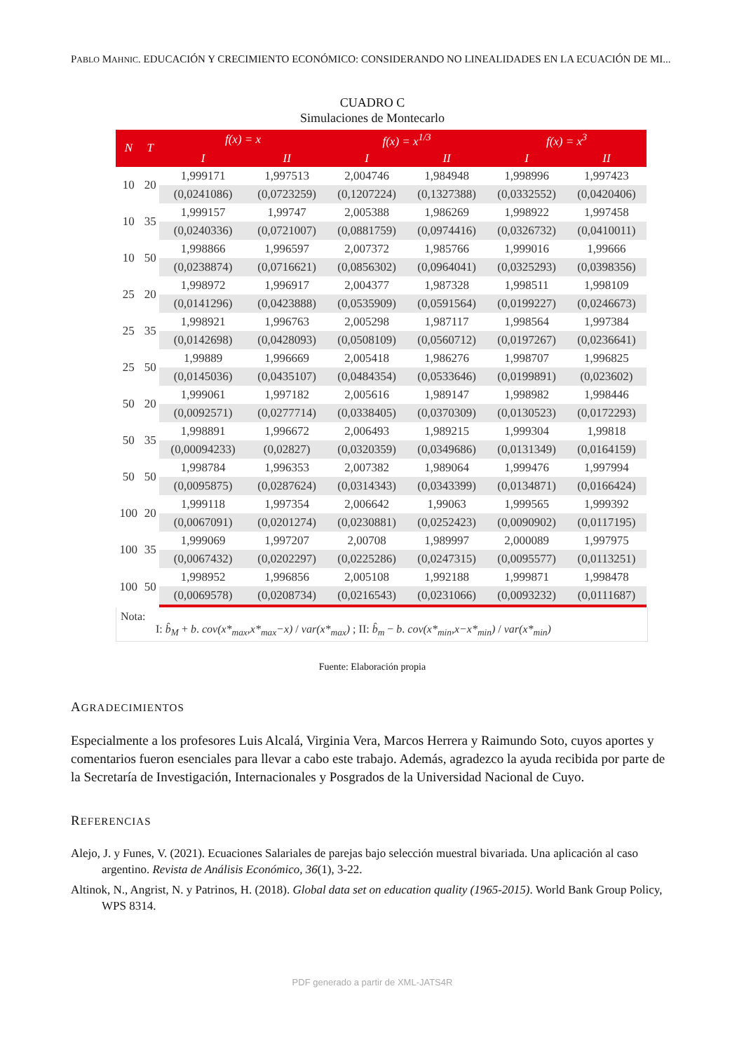PABLO MAHNIC. EDUCACIÓN Y CRECIMIENTO ECONÓMICO: CONSIDERANDO NO LINEALIDADES EN LA ECUACIÓN DE MI...
CUADRO C
Simulaciones de Montecarlo
| N | T | f(x) = x | | f(x) = x<sup>1/3</sup> | | f(x) = x<sup>3</sup> | |
| --- | --- | --- | --- | --- | --- | --- | --- |
| | | I | II | I | II | I | II |
| 10 | 20 | 1,999171 | 1,997513 | 2,004746 | 1,984948 | 1,998996 | 1,997423 |
| | | (0,0241086) | (0,0723259) | (0,1207224) | (0,1327388) | (0,0332552) | (0,0420406) |
| 10 | 35 | 1,999157 | 1,99747 | 2,005388 | 1,986269 | 1,998922 | 1,997458 |
| | | (0,0240336) | (0,0721007) | (0,0881759) | (0,0974416) | (0,0326732) | (0,0410011) |
| 10 | 50 | 1,998866 | 1,996597 | 2,007372 | 1,985766 | 1,999016 | 1,99666 |
| | | (0,0238874) | (0,0716621) | (0,0856302) | (0,0964041) | (0,0325293) | (0,0398356) |
| 25 | 20 | 1,998972 | 1,996917 | 2,004377 | 1,987328 | 1,998511 | 1,998109 |
| | | (0,0141296) | (0,0423888) | (0,0535909) | (0,0591564) | (0,0199227) | (0,0246673) |
| 25 | 35 | 1,998921 | 1,996763 | 2,005298 | 1,987117 | 1,998564 | 1,997384 |
| | | (0,0142698) | (0,0428093) | (0,0508109) | (0,0560712) | (0,0197267) | (0,0236641) |
| 25 | 50 | 1,99889 | 1,996669 | 2,005418 | 1,986276 | 1,998707 | 1,996825 |
| | | (0,0145036) | (0,0435107) | (0,0484354) | (0,0533646) | (0,0199891) | (0,023602) |
| 50 | 20 | 1,999061 | 1,997182 | 2,005616 | 1,989147 | 1,998982 | 1,998446 |
| | | (0,0092571) | (0,0277714) | (0,0338405) | (0,0370309) | (0,0130523) | (0,0172293) |
| 50 | 35 | 1,998891 | 1,996672 | 2,006493 | 1,989215 | 1,999304 | 1,99818 |
| | | (0,00094233) | (0,02827) | (0,0320359) | (0,0349686) | (0,0131349) | (0,0164159) |
| 50 | 50 | 1,998784 | 1,996353 | 2,007382 | 1,989064 | 1,999476 | 1,997994 |
| | | (0,0095875) | (0,0287624) | (0,0314343) | (0,0343399) | (0,0134871) | (0,0166424) |
| 100 | 20 | 1,999118 | 1,997354 | 2,006642 | 1,99063 | 1,999565 | 1,999392 |
| | | (0,0067091) | (0,0201274) | (0,0230881) | (0,0252423) | (0,0090902) | (0,0117195) |
| 100 | 35 | 1,999069 | 1,997207 | 2,00708 | 1,989997 | 2,000089 | 1,997975 |
| | | (0,0067432) | (0,0202297) | (0,0225286) | (0,0247315) | (0,0095577) | (0,0113251) |
| 100 | 50 | 1,998952 | 1,996856 | 2,005108 | 1,992188 | 1,999871 | 1,998478 |
| | | (0,0069578) | (0,0208734) | (0,0216543) | (0,0231066) | (0,0093232) | (0,0111687) |
Nota:
I: b̂<sub>M</sub> + b. cov(x*<sub>max</sub>,x*<sub>max</sub>−x) / var(x*<sub>max</sub>) ; II: b̂<sub>m</sub> − b. cov(x*<sub>min</sub>,x−x*<sub>min</sub>) / var(x*<sub>min</sub>)
Fuente: Elaboración propia
AGRADECIMIENTOS
Especialmente a los profesores Luis Alcalá, Virginia Vera, Marcos Herrera y Raimundo Soto, cuyos aportes y comentarios fueron esenciales para llevar a cabo este trabajo. Además, agradezco la ayuda recibida por parte de la Secretaría de Investigación, Internacionales y Posgrados de la Universidad Nacional de Cuyo.
REFERENCIAS
Alejo, J. y Funes, V. (2021). Ecuaciones Salariales de parejas bajo selección muestral bivariada. Una aplicación al caso argentino. Revista de Análisis Económico, 36(1), 3-22.
Altinok, N., Angrist, N. y Patrinos, H. (2018). Global data set on education quality (1965-2015). World Bank Group Policy, WPS 8314.
PDF generado a partir de XML-JATS4R